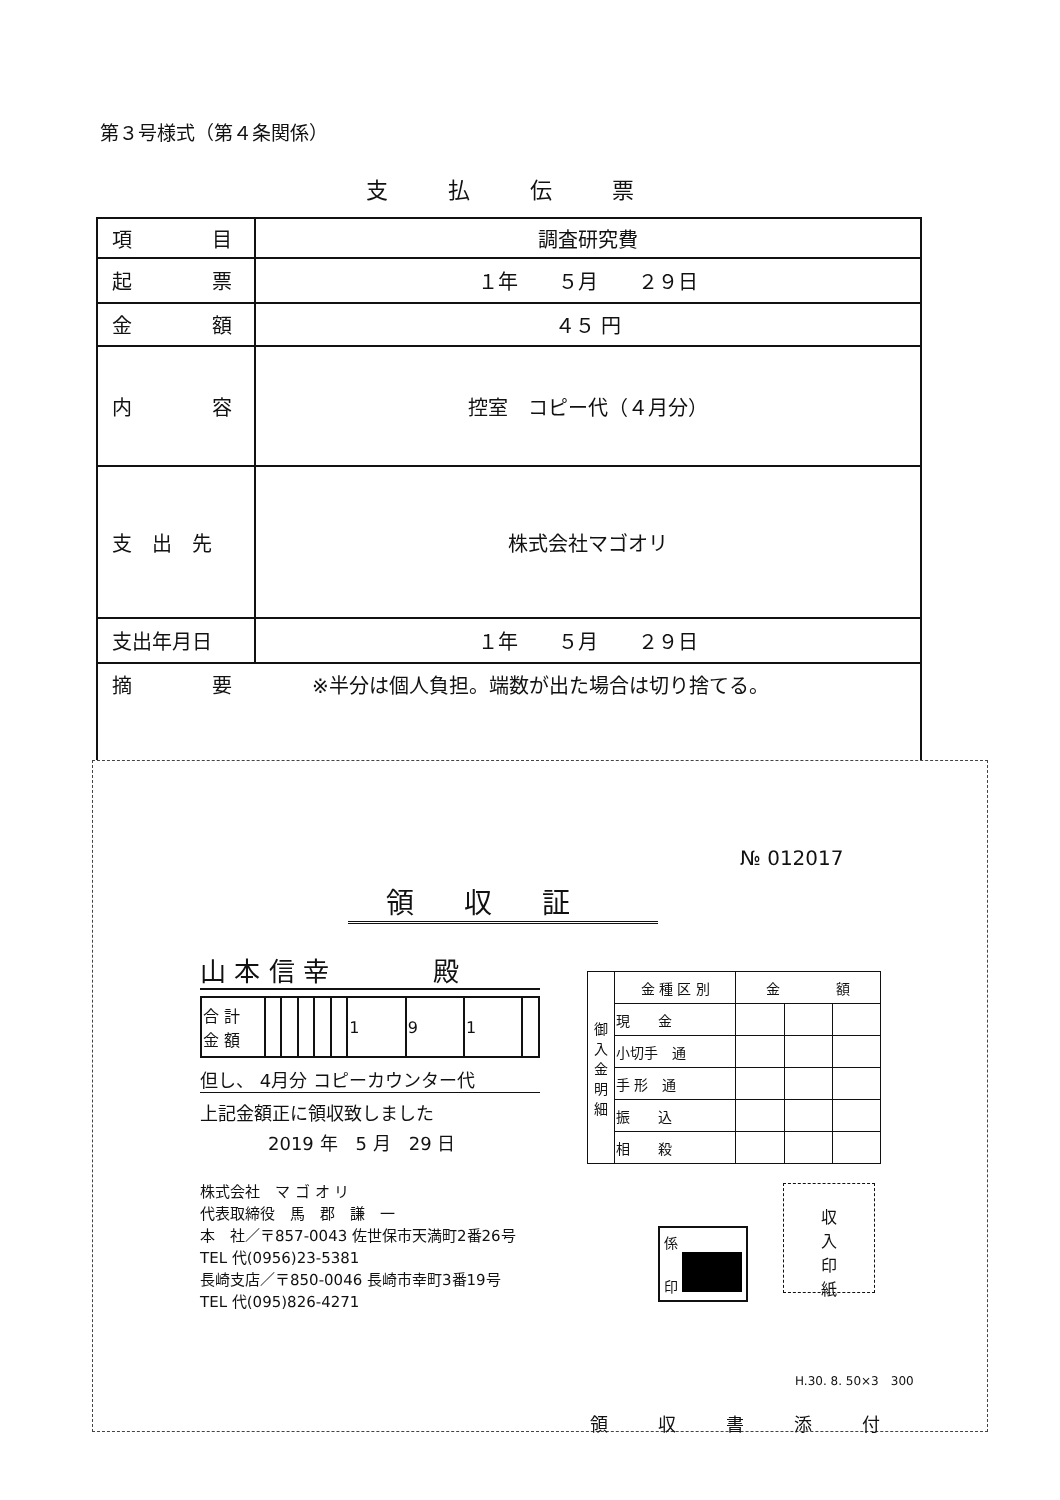第３号様式（第４条関係）
支払伝票
| 項 目 | 調査研究費 |
| 起 票 | １年 ５月 ２９日 |
| 金 額 | ４５ 円 |
| 内 容 | 控室 コピー代（４月分） |
| 支 出 先 | 株式会社マゴオリ |
| 支出年月日 | １年 ５月 ２９日 |
| 摘 要 ※半分は個人負担。端数が出た場合は切り捨てる。 | |
№ 012017
領収証
山 本 信 幸　　　　殿
| 合 計 金 額 | | | | | | 1 | 9 | 1 | |
但し、 4月分 コピーカウンター代
上記金額正に領収致しました
2019 年　5 月　29 日
株式会社　マ ゴ オ リ
代表取締役　馬　郡　謙　一
本　社／〒857-0043 佐世保市天満町2番26号
TEL 代(0956)23-5381
長崎支店／〒850-0046 長崎市幸町3番19号
TEL 代(095)826-4271
| 御 入 金 明 細 | 金 種 区 別 | 金 額 | | |
| | 現 金 | | | |
| | 小切手 通 | | | |
| | 手 形 通 | | | |
| | 振 込 | | | |
| | 相 殺 | | | |
係
印
収
入
印
紙
H.30. 8. 50×3　300
領収書添付